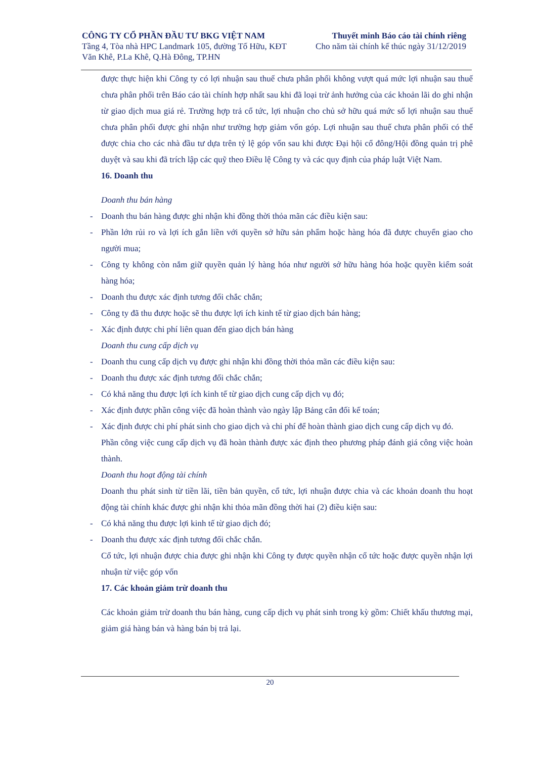CÔNG TY CỔ PHẦN ĐẦU TƯ BKG VIỆT NAM
Tầng 4, Tòa nhà HPC Landmark 105, đường Tố Hữu, KĐT
Văn Khê, P.La Khê, Q.Hà Đông, TP.HN
Thuyết minh Báo cáo tài chính riêng
Cho năm tài chính kế thúc ngày 31/12/2019
được thực hiện khi Công ty có lợi nhuận sau thuế chưa phân phối không vượt quá mức lợi nhuận sau thuế chưa phân phối trên Báo cáo tài chính hợp nhất sau khi đã loại trừ ảnh hưởng của các khoản lãi do ghi nhận từ giao dịch mua giá rẻ. Trường hợp trả cổ tức, lợi nhuận cho chủ sở hữu quá mức số lợi nhuận sau thuế chưa phân phối được ghi nhận như trường hợp giảm vốn góp. Lợi nhuận sau thuế chưa phân phối có thể được chia cho các nhà đầu tư dựa trên tỷ lệ góp vốn sau khi được Đại hội cổ đông/Hội đồng quản trị phê duyệt và sau khi đã trích lập các quỹ theo Điều lệ Công ty và các quy định của pháp luật Việt Nam.
16. Doanh thu
Doanh thu bán hàng
- Doanh thu bán hàng được ghi nhận khi đồng thời thỏa mãn các điều kiện sau:
- Phần lớn rủi ro và lợi ích gắn liền với quyền sở hữu sản phẩm hoặc hàng hóa đã được chuyển giao cho người mua;
- Công ty không còn nắm giữ quyền quản lý hàng hóa như người sở hữu hàng hóa hoặc quyền kiểm soát hàng hóa;
- Doanh thu được xác định tương đối chắc chắn;
- Công ty đã thu được hoặc sẽ thu được lợi ích kinh tế từ giao dịch bán hàng;
- Xác định được chi phí liên quan đến giao dịch bán hàng
Doanh thu cung cấp dịch vụ
- Doanh thu cung cấp dịch vụ được ghi nhận khi đồng thời thỏa mãn các điều kiện sau:
- Doanh thu được xác định tương đối chắc chắn;
- Có khả năng thu được lợi ích kinh tế từ giao dịch cung cấp dịch vụ đó;
- Xác định được phần công việc đã hoàn thành vào ngày lập Bảng cân đối kế toán;
- Xác định được chi phí phát sinh cho giao dịch và chi phí để hoàn thành giao dịch cung cấp dịch vụ đó.
Phần công việc cung cấp dịch vụ đã hoàn thành được xác định theo phương pháp đánh giá công việc hoàn thành.
Doanh thu hoạt động tài chính
Doanh thu phát sinh từ tiền lãi, tiền bản quyền, cổ tức, lợi nhuận được chia và các khoản doanh thu hoạt động tài chính khác được ghi nhận khi thỏa mãn đồng thời hai (2) điều kiện sau:
- Có khả năng thu được lợi kinh tế từ giao dịch đó;
- Doanh thu được xác định tương đối chắc chắn.
Cổ tức, lợi nhuận được chia được ghi nhận khi Công ty được quyền nhận cổ tức hoặc được quyền nhận lợi nhuận từ việc góp vốn
17. Các khoản giảm trừ doanh thu
Các khoản giảm trừ doanh thu bán hàng, cung cấp dịch vụ phát sinh trong kỳ gồm: Chiết khấu thương mại, giảm giá hàng bán và hàng bán bị trả lại.
20